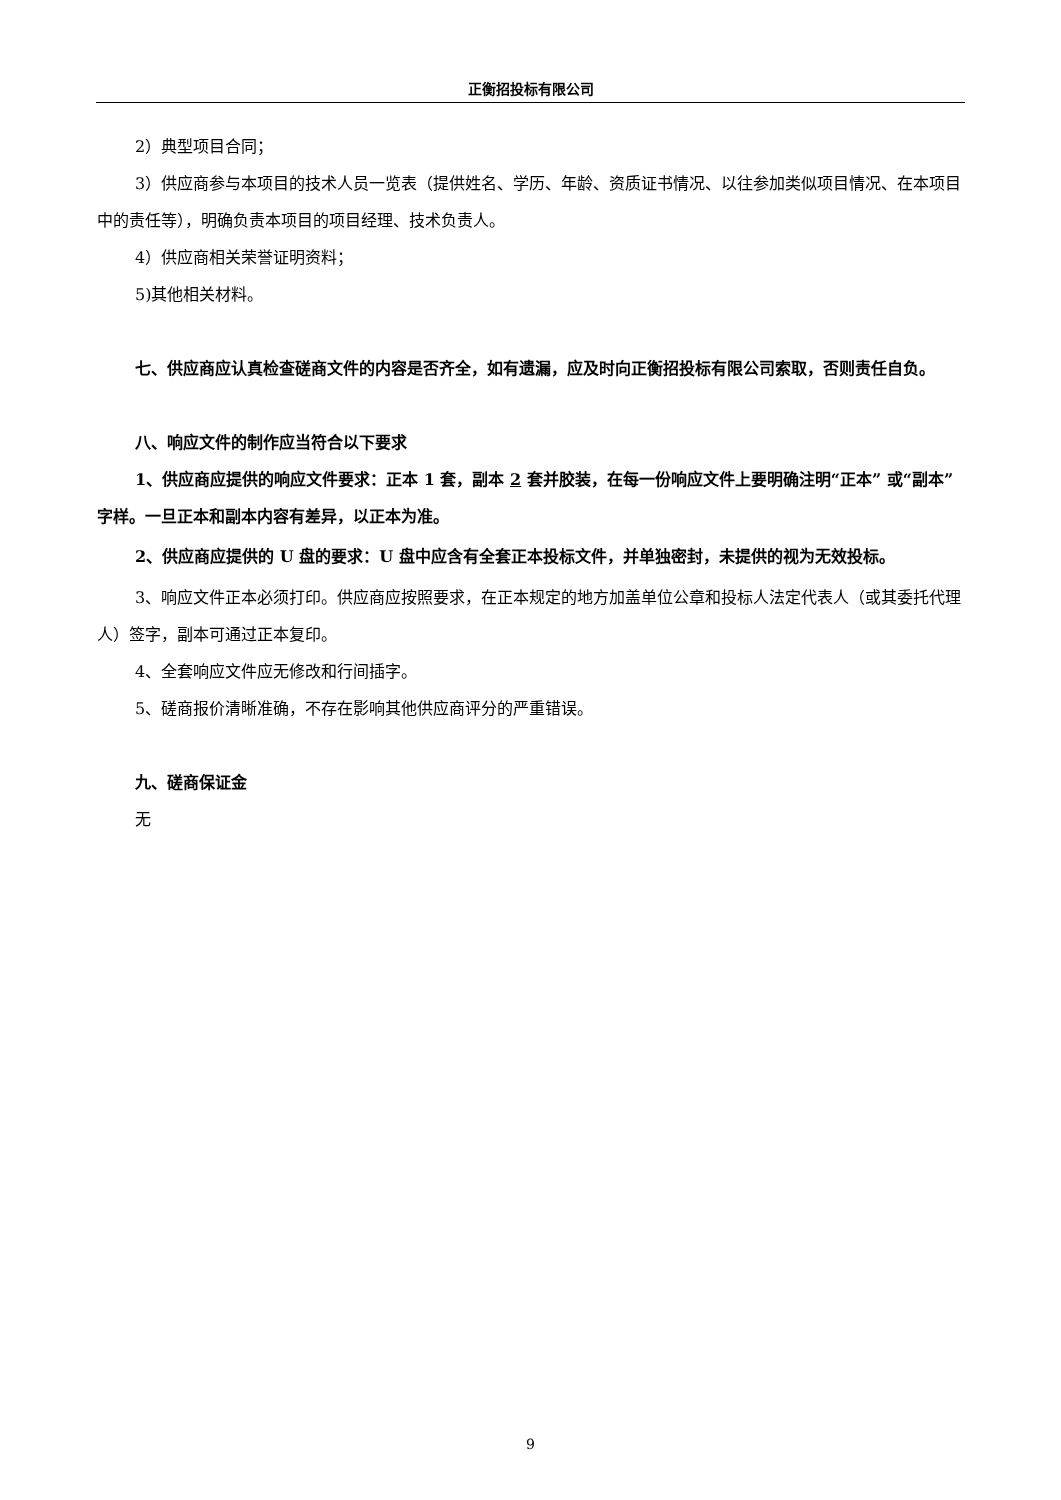正衡招投标有限公司
2）典型项目合同；
3）供应商参与本项目的技术人员一览表（提供姓名、学历、年龄、资质证书情况、以往参加类似项目情况、在本项目中的责任等），明确负责本项目的项目经理、技术负责人。
4）供应商相关荣誉证明资料；
5)其他相关材料。
七、供应商应认真检查磋商文件的内容是否齐全，如有遗漏，应及时向正衡招投标有限公司索取，否则责任自负。
八、响应文件的制作应当符合以下要求
1、供应商应提供的响应文件要求：正本 1 套，副本 2 套并胶装，在每一份响应文件上要明确注明“正本” 或“副本”字样。一旦正本和副本内容有差异，以正本为准。
2、供应商应提供的 U 盘的要求：U 盘中应含有全套正本投标文件，并单独密封，未提供的视为无效投标。
3、响应文件正本必须打印。供应商应按照要求，在正本规定的地方加盖单位公章和投标人法定代表人（或其委托代理人）签字，副本可通过正本复印。
4、全套响应文件应无修改和行间插字。
5、磋商报价清晰准确，不存在影响其他供应商评分的严重错误。
九、磋商保证金
无
9